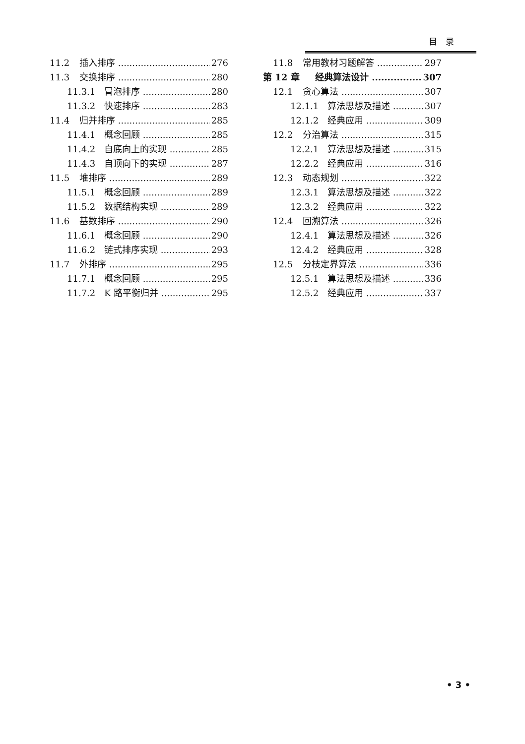目　录
11.2 插入排序 276
11.3 交换排序 280
11.3.1 冒泡排序 280
11.3.2 快速排序 283
11.4 归并排序 285
11.4.1 概念回顾 285
11.4.2 自底向上的实现 285
11.4.3 自顶向下的实现 287
11.5 堆排序 289
11.5.1 概念回顾 289
11.5.2 数据结构实现 289
11.6 基数排序 290
11.6.1 概念回顾 290
11.6.2 链式排序实现 293
11.7 外排序 295
11.7.1 概念回顾 295
11.7.2 K 路平衡归并 295
11.8 常用教材习题解答 297
第 12 章 经典算法设计 307
12.1 贪心算法 307
12.1.1 算法思想及描述 307
12.1.2 经典应用 309
12.2 分治算法 315
12.2.1 算法思想及描述 315
12.2.2 经典应用 316
12.3 动态规划 322
12.3.1 算法思想及描述 322
12.3.2 经典应用 322
12.4 回溯算法 326
12.4.1 算法思想及描述 326
12.4.2 经典应用 328
12.5 分枝定界算法 336
12.5.1 算法思想及描述 336
12.5.2 经典应用 337
• 3 •